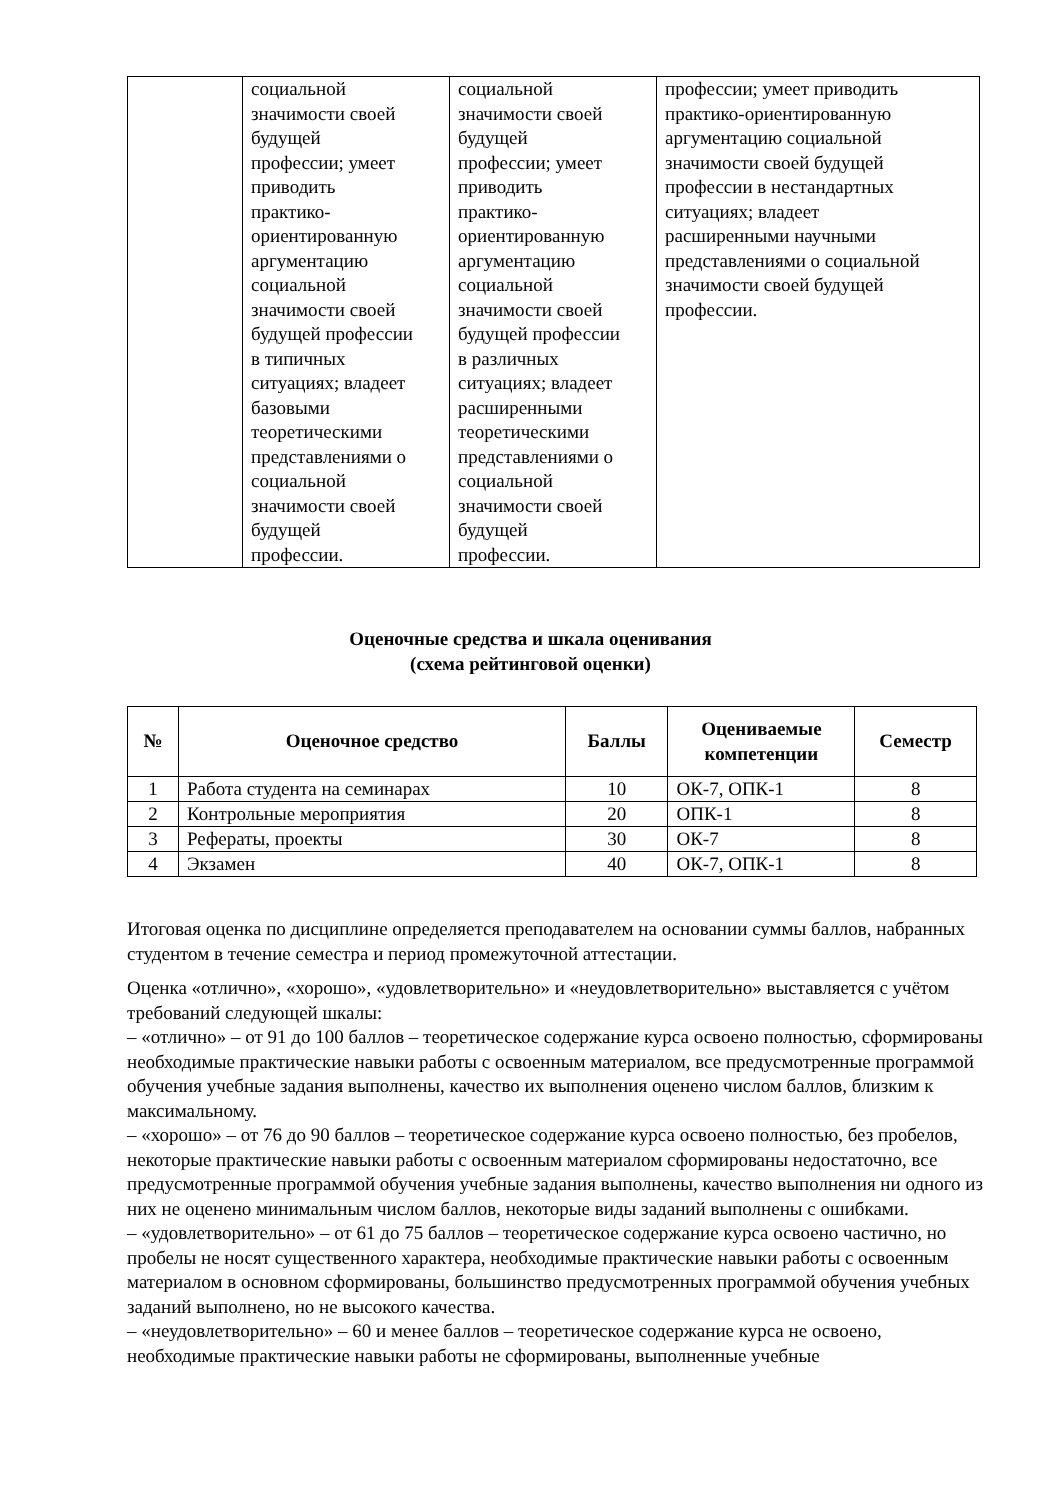| | социальной значимости своей будущей профессии; умеет приводить практико- ориентированную аргументацию социальной значимости своей будущей профессии в типичных ситуациях; владеет базовыми теоретическими представлениями о социальной значимости своей будущей профессии. | социальной значимости своей будущей профессии; умеет приводить практико- ориентированную аргументацию социальной значимости своей будущей профессии в различных ситуациях; владеет расширенными теоретическими представлениями о социальной значимости своей будущей профессии. | профессии; умеет приводить практико-ориентированную аргументацию социальной значимости своей будущей профессии в нестандартных ситуациях; владеет расширенными научными представлениями о социальной значимости своей будущей профессии. |
Оценочные средства и шкала оценивания
(схема рейтинговой оценки)
| № | Оценочное средство | Баллы | Оцениваемые компетенции | Семестр |
| --- | --- | --- | --- | --- |
| 1 | Работа студента на семинарах | 10 | ОК-7, ОПК-1 | 8 |
| 2 | Контрольные мероприятия | 20 | ОПК-1 | 8 |
| 3 | Рефераты, проекты | 30 | ОК-7 | 8 |
| 4 | Экзамен | 40 | ОК-7, ОПК-1 | 8 |
Итоговая оценка по дисциплине определяется преподавателем на основании суммы баллов, набранных студентом в течение семестра и период промежуточной аттестации.
Оценка «отлично», «хорошо», «удовлетворительно» и «неудовлетворительно» выставляется с учётом требований следующей шкалы:
– «отлично» – от 91 до 100 баллов – теоретическое содержание курса освоено полностью, сформированы необходимые практические навыки работы с освоенным материалом, все предусмотренные программой обучения учебные задания выполнены, качество их выполнения оценено числом баллов, близким к максимальному.
– «хорошо» – от 76 до 90 баллов – теоретическое содержание курса освоено полностью, без пробелов, некоторые практические навыки работы с освоенным материалом сформированы недостаточно, все предусмотренные программой обучения учебные задания выполнены, качество выполнения ни одного из них не оценено минимальным числом баллов, некоторые виды заданий выполнены с ошибками.
– «удовлетворительно» – от 61 до 75 баллов – теоретическое содержание курса освоено частично, но пробелы не носят существенного характера, необходимые практические навыки работы с освоенным материалом в основном сформированы, большинство предусмотренных программой обучения учебных заданий выполнено, но не высокого качества.
– «неудовлетворительно» – 60 и менее баллов – теоретическое содержание курса не освоено, необходимые практические навыки работы не сформированы, выполненные учебные